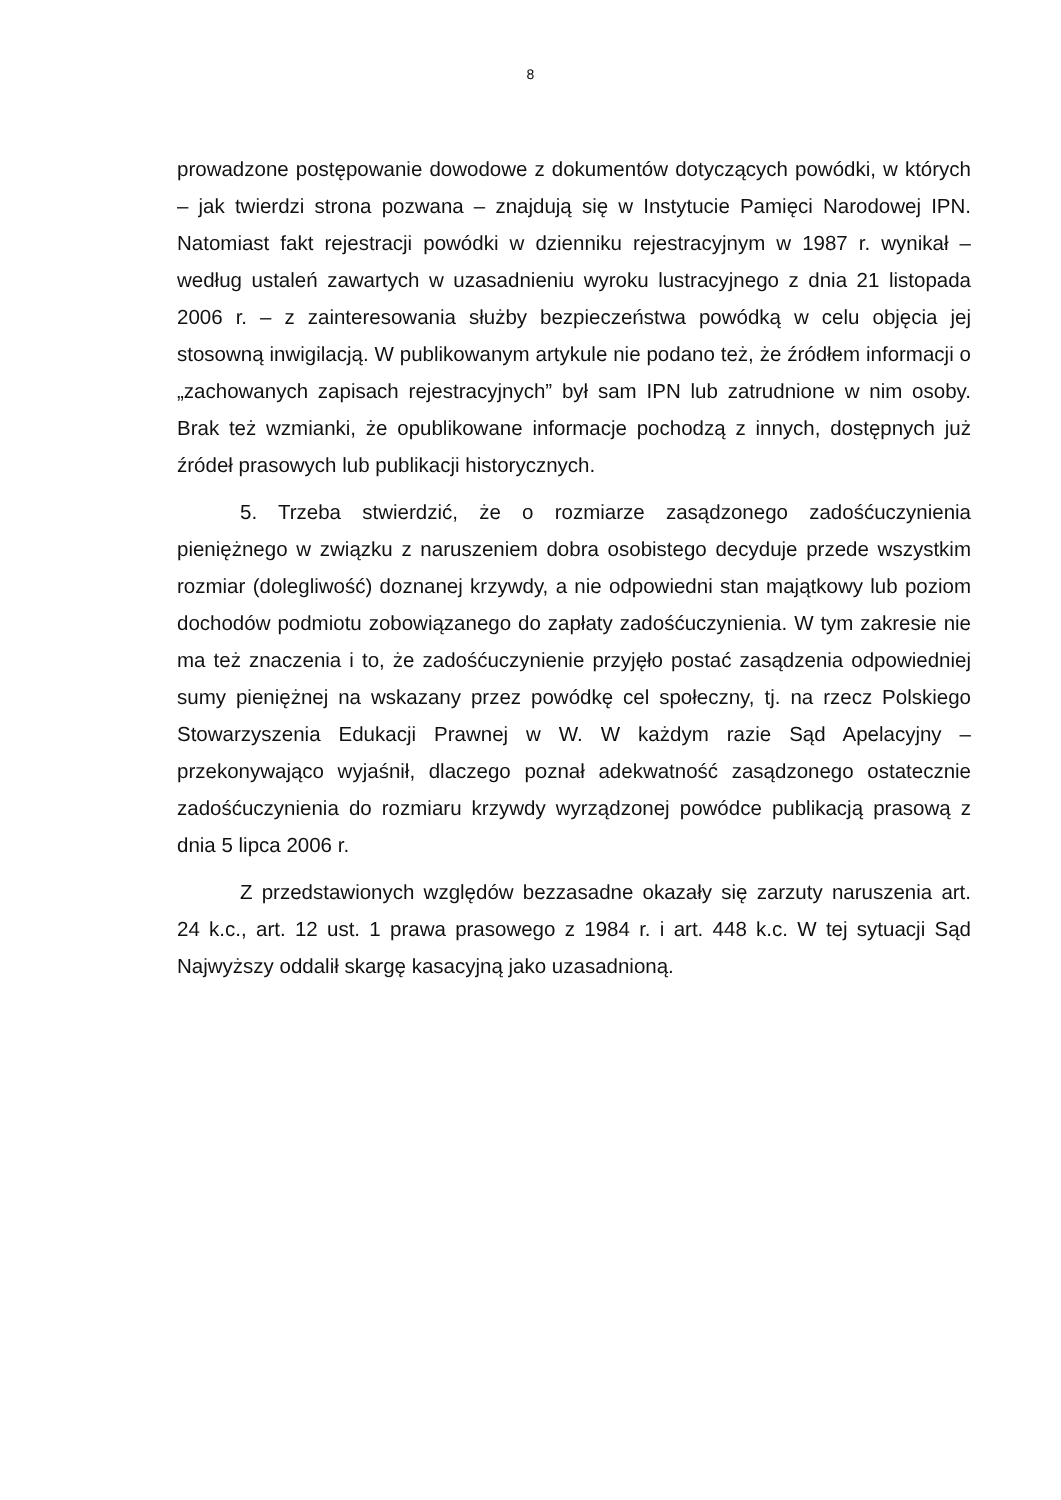8
prowadzone postępowanie dowodowe z dokumentów dotyczących powódki, w których – jak twierdzi strona pozwana – znajdują się w Instytucie Pamięci Narodowej IPN. Natomiast fakt rejestracji powódki w dzienniku rejestracyjnym w 1987 r. wynikał – według ustaleń zawartych w uzasadnieniu wyroku lustracyjnego z dnia 21 listopada 2006 r. – z zainteresowania służby bezpieczeństwa powódką w celu objęcia jej stosowną inwigilacją. W publikowanym artykule nie podano też, że źródłem informacji o „zachowanych zapisach rejestracyjnych” był sam IPN lub zatrudnione w nim osoby. Brak też wzmianki, że opublikowane informacje pochodzą z innych, dostępnych już źródeł prasowych lub publikacji historycznych.
5. Trzeba stwierdzić, że o rozmiarze zasądzonego zadośćuczynienia pieniężnego w związku z naruszeniem dobra osobistego decyduje przede wszystkim rozmiar (dolegliwość) doznanej krzywdy, a nie odpowiedni stan majątkowy lub poziom dochodów podmiotu zobowiązanego do zapłaty zadośćuczynienia. W tym zakresie nie ma też znaczenia i to, że zadośćuczynienie przyjęło postać zasądzenia odpowiedniej sumy pieniężnej na wskazany przez powódkę cel społeczny, tj. na rzecz Polskiego Stowarzyszenia Edukacji Prawnej w W. W każdym razie Sąd Apelacyjny – przekonywająco wyjaśnił, dlaczego poznał adekwatność zasądzonego ostatecznie zadośćuczynienia do rozmiaru krzywdy wyrządzonej powódce publikacją prasową z dnia 5 lipca 2006 r.
Z przedstawionych względów bezzasadne okazały się zarzuty naruszenia art. 24 k.c., art. 12 ust. 1 prawa prasowego z 1984 r. i art. 448 k.c. W tej sytuacji Sąd Najwyższy oddalił skargę kasacyjną jako uzasadnioną.